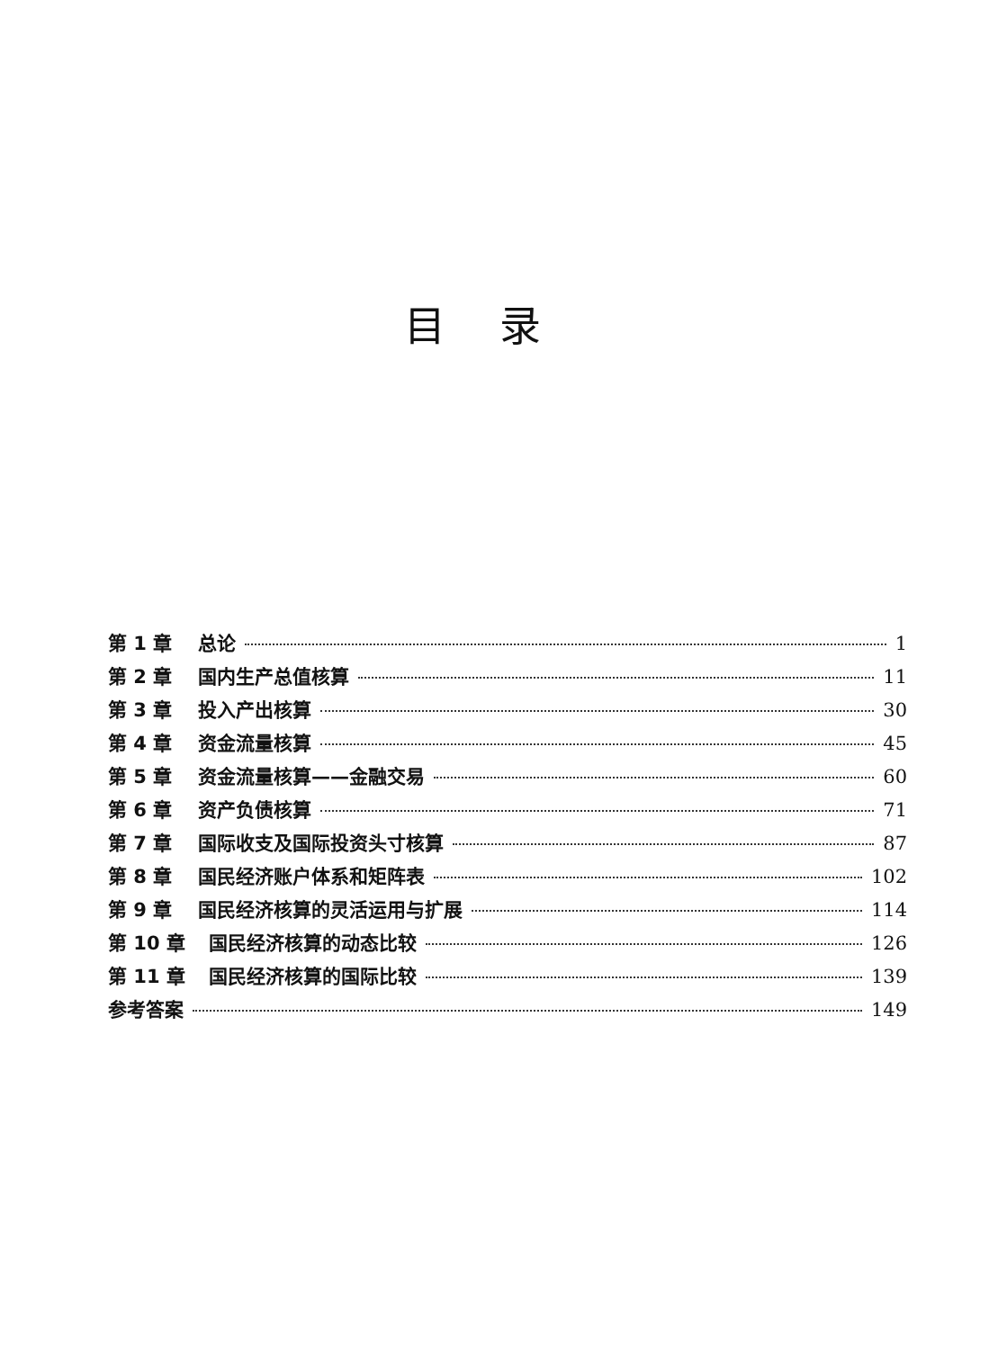目录
第 1 章 总论 1
第 2 章 国内生产总值核算 11
第 3 章 投入产出核算 30
第 4 章 资金流量核算 45
第 5 章 资金流量核算——金融交易 60
第 6 章 资产负债核算 71
第 7 章 国际收支及国际投资头寸核算 87
第 8 章 国民经济账户体系和矩阵表 102
第 9 章 国民经济核算的灵活运用与扩展 114
第 10 章 国民经济核算的动态比较 126
第 11 章 国民经济核算的国际比较 139
参考答案 149